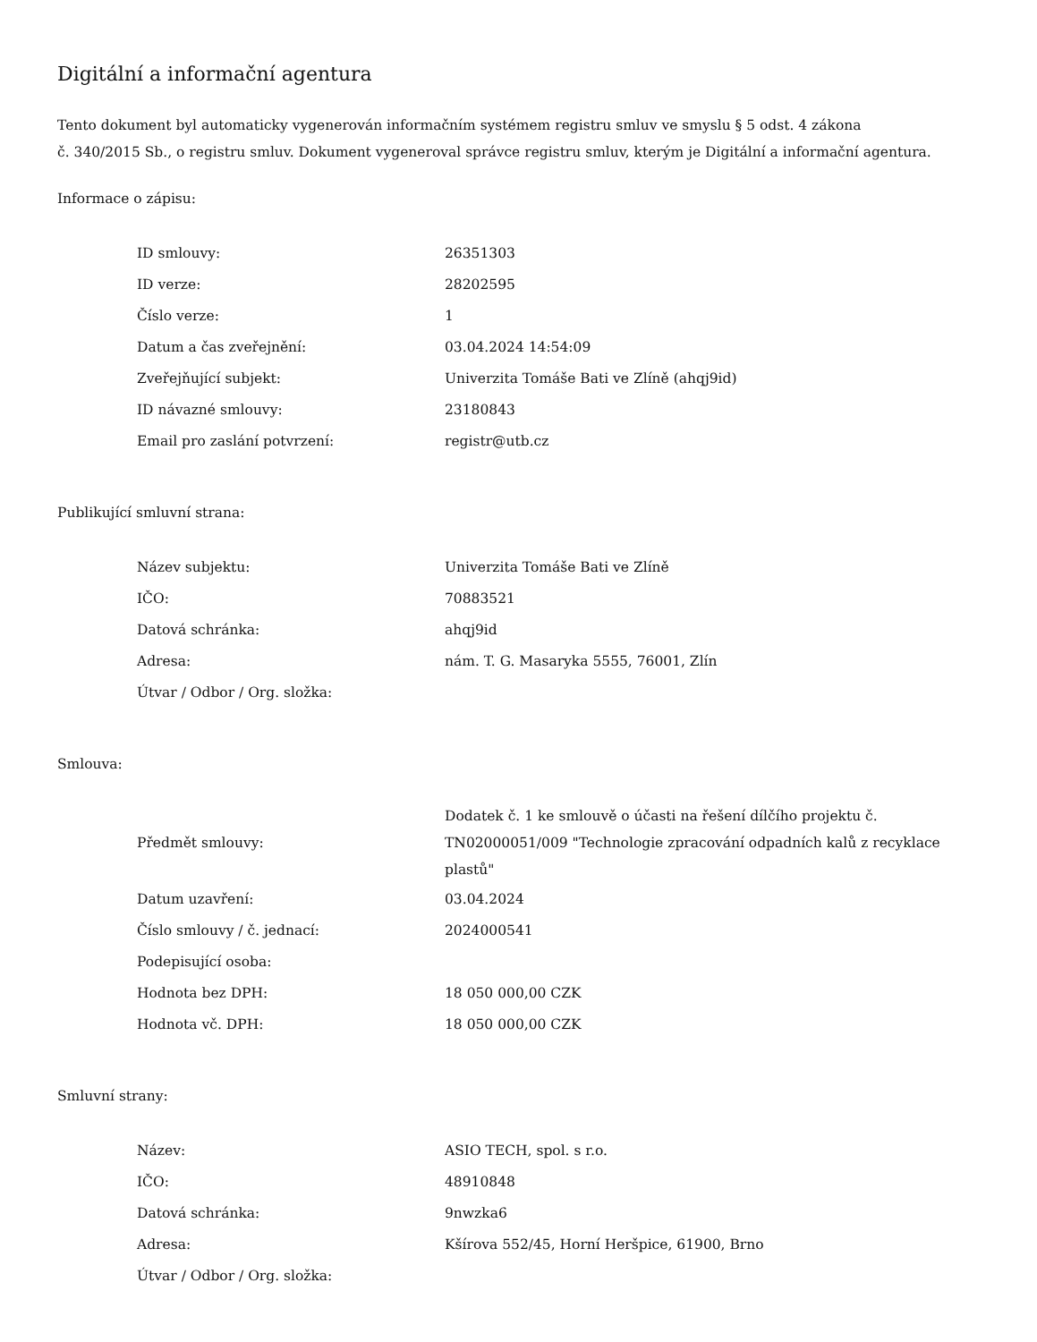Digitální a informační agentura
Tento dokument byl automaticky vygenerován informačním systémem registru smluv ve smyslu § 5 odst. 4 zákona
č. 340/2015 Sb., o registru smluv. Dokument vygeneroval správce registru smluv, kterým je Digitální a informační agentura.
Informace o zápisu:
| ID smlouvy: | 26351303 |
| ID verze: | 28202595 |
| Číslo verze: | 1 |
| Datum a čas zveřejnění: | 03.04.2024 14:54:09 |
| Zveřejňující subjekt: | Univerzita Tomáše Bati ve Zlíně (ahqj9id) |
| ID návazné smlouvy: | 23180843 |
| Email pro zaslání potvrzení: | registr@utb.cz |
Publikující smluvní strana:
| Název subjektu: | Univerzita Tomáše Bati ve Zlíně |
| IČO: | 70883521 |
| Datová schránka: | ahqj9id |
| Adresa: | nám. T. G. Masaryka 5555, 76001, Zlín |
| Útvar / Odbor / Org. složka: | |
Smlouva:
| Předmět smlouvy: | Dodatek č. 1 ke smlouvě o účasti na řešení dílčího projektu č. TN02000051/009 "Technologie zpracování odpadních kalů z recyklace plastů" |
| Datum uzavření: | 03.04.2024 |
| Číslo smlouvy / č. jednací: | 2024000541 |
| Podepisující osoba: | |
| Hodnota bez DPH: | 18 050 000,00 CZK |
| Hodnota vč. DPH: | 18 050 000,00 CZK |
Smluvní strany:
| Název: | ASIO TECH, spol. s r.o. |
| IČO: | 48910848 |
| Datová schránka: | 9nwzka6 |
| Adresa: | Kšírova 552/45, Horní Heršpice, 61900, Brno |
| Útvar / Odbor / Org. složka: | |